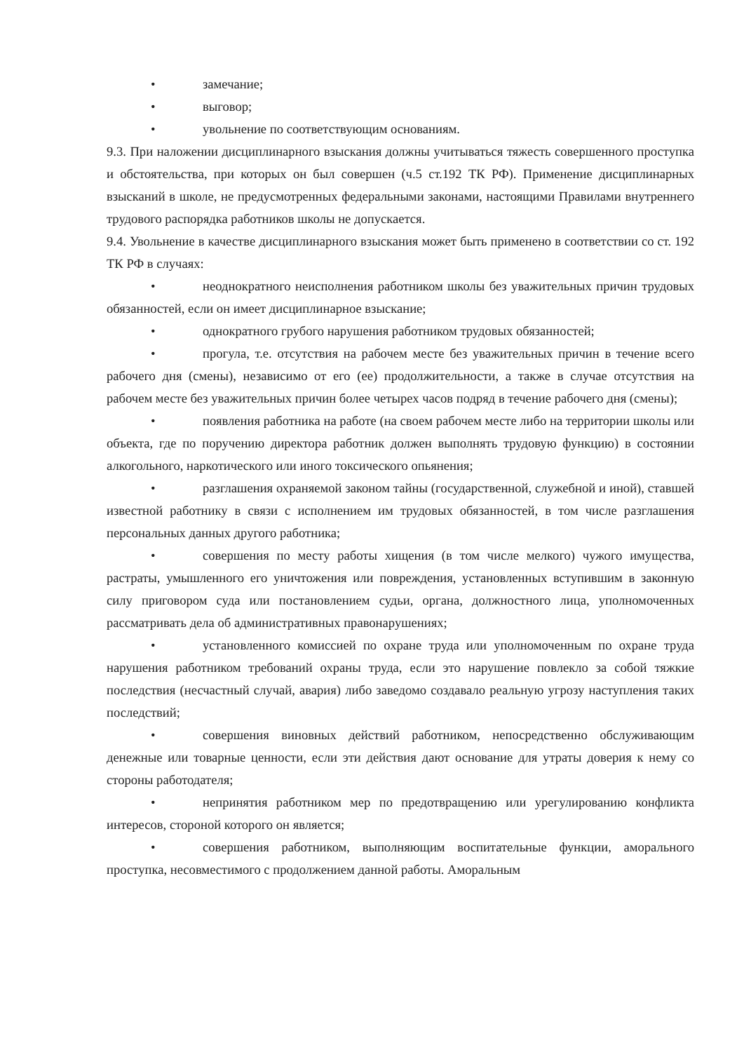• замечание;
• выговор;
• увольнение по соответствующим основаниям.
9.3. При наложении дисциплинарного взыскания должны учитываться тяжесть совершенного проступка и обстоятельства, при которых он был совершен (ч.5 ст.192 ТК РФ). Применение дисциплинарных взысканий в школе, не предусмотренных федеральными законами, настоящими Правилами внутреннего трудового распорядка работников школы не допускается.
9.4. Увольнение в качестве дисциплинарного взыскания может быть применено в соответствии со ст. 192 ТК РФ в случаях:
• неоднократного неисполнения работником школы без уважительных причин трудовых обязанностей, если он имеет дисциплинарное взыскание;
• однократного грубого нарушения работником трудовых обязанностей;
• прогула, т.е. отсутствия на рабочем месте без уважительных причин в течение всего рабочего дня (смены), независимо от его (ее) продолжительности, а также в случае отсутствия на рабочем месте без уважительных причин более четырех часов подряд в течение рабочего дня (смены);
• появления работника на работе (на своем рабочем месте либо на территории школы или объекта, где по поручению директора работник должен выполнять трудовую функцию) в состоянии алкогольного, наркотического или иного токсического опьянения;
• разглашения охраняемой законом тайны (государственной, служебной и иной), ставшей известной работнику в связи с исполнением им трудовых обязанностей, в том числе разглашения персональных данных другого работника;
• совершения по месту работы хищения (в том числе мелкого) чужого имущества, растраты, умышленного его уничтожения или повреждения, установленных вступившим в законную силу приговором суда или постановлением судьи, органа, должностного лица, уполномоченных рассматривать дела об административных правонарушениях;
• установленного комиссией по охране труда или уполномоченным по охране труда нарушения работником требований охраны труда, если это нарушение повлекло за собой тяжкие последствия (несчастный случай, авария) либо заведомо создавало реальную угрозу наступления таких последствий;
• совершения виновных действий работником, непосредственно обслуживающим денежные или товарные ценности, если эти действия дают основание для утраты доверия к нему со стороны работодателя;
• непринятия работником мер по предотвращению или урегулированию конфликта интересов, стороной которого он является;
• совершения работником, выполняющим воспитательные функции, аморального проступка, несовместимого с продолжением данной работы. Аморальным